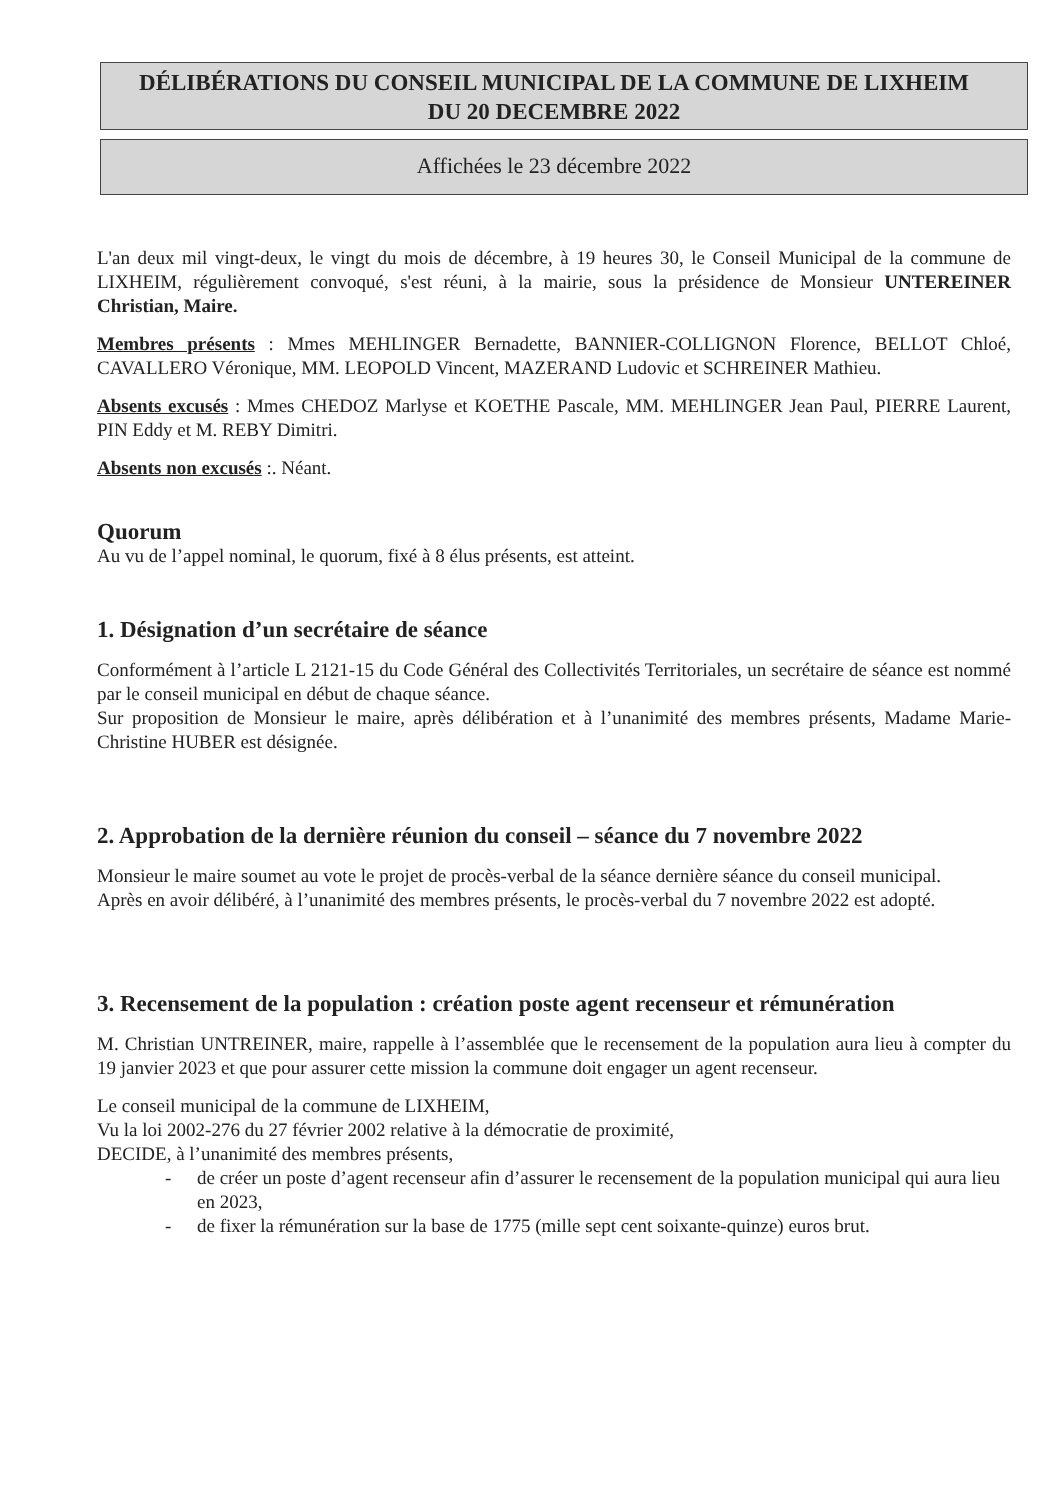DÉLIBÉRATIONS DU CONSEIL MUNICIPAL DE LA COMMUNE DE LIXHEIM
DU 20 DECEMBRE 2022
Affichées le 23 décembre 2022
L'an deux mil vingt-deux, le vingt du mois de décembre, à 19 heures 30, le Conseil Municipal de la commune de LIXHEIM, régulièrement convoqué, s'est réuni, à la mairie, sous la présidence de Monsieur UNTEREINER Christian, Maire.
Membres présents : Mmes MEHLINGER Bernadette, BANNIER-COLLIGNON Florence, BELLOT Chloé, CAVALLERO Véronique, MM. LEOPOLD Vincent, MAZERAND Ludovic et SCHREINER Mathieu.
Absents excusés : Mmes CHEDOZ Marlyse et KOETHE Pascale, MM. MEHLINGER Jean Paul, PIERRE Laurent, PIN Eddy et M. REBY Dimitri.
Absents non excusés :. Néant.
Quorum
Au vu de l’appel nominal, le quorum, fixé à 8 élus présents, est atteint.
1. Désignation d’un secrétaire de séance
Conformément à l’article L 2121-15 du Code Général des Collectivités Territoriales, un secrétaire de séance est nommé par le conseil municipal en début de chaque séance.
Sur proposition de Monsieur le maire, après délibération et à l’unanimité des membres présents, Madame Marie-Christine HUBER est désignée.
2. Approbation de la dernière réunion du conseil – séance du 7 novembre 2022
Monsieur le maire soumet au vote le projet de procès-verbal de la séance dernière séance du conseil municipal.
Après en avoir délibéré, à l’unanimité des membres présents, le procès-verbal du 7 novembre 2022 est adopté.
3. Recensement de la population : création poste agent recenseur et rémunération
M. Christian UNTREINER, maire, rappelle à l’assemblée que le recensement de la population aura lieu à compter du 19 janvier 2023 et que pour assurer cette mission la commune doit engager un agent recenseur.
Le conseil municipal de la commune de LIXHEIM,
Vu la loi 2002-276 du 27 février 2002 relative à la démocratie de proximité,
DECIDE, à l’unanimité des membres présents,
- de créer un poste d’agent recenseur afin d’assurer le recensement de la population municipal qui aura lieu en 2023,
- de fixer la rémunération sur la base de 1775 (mille sept cent soixante-quinze) euros brut.